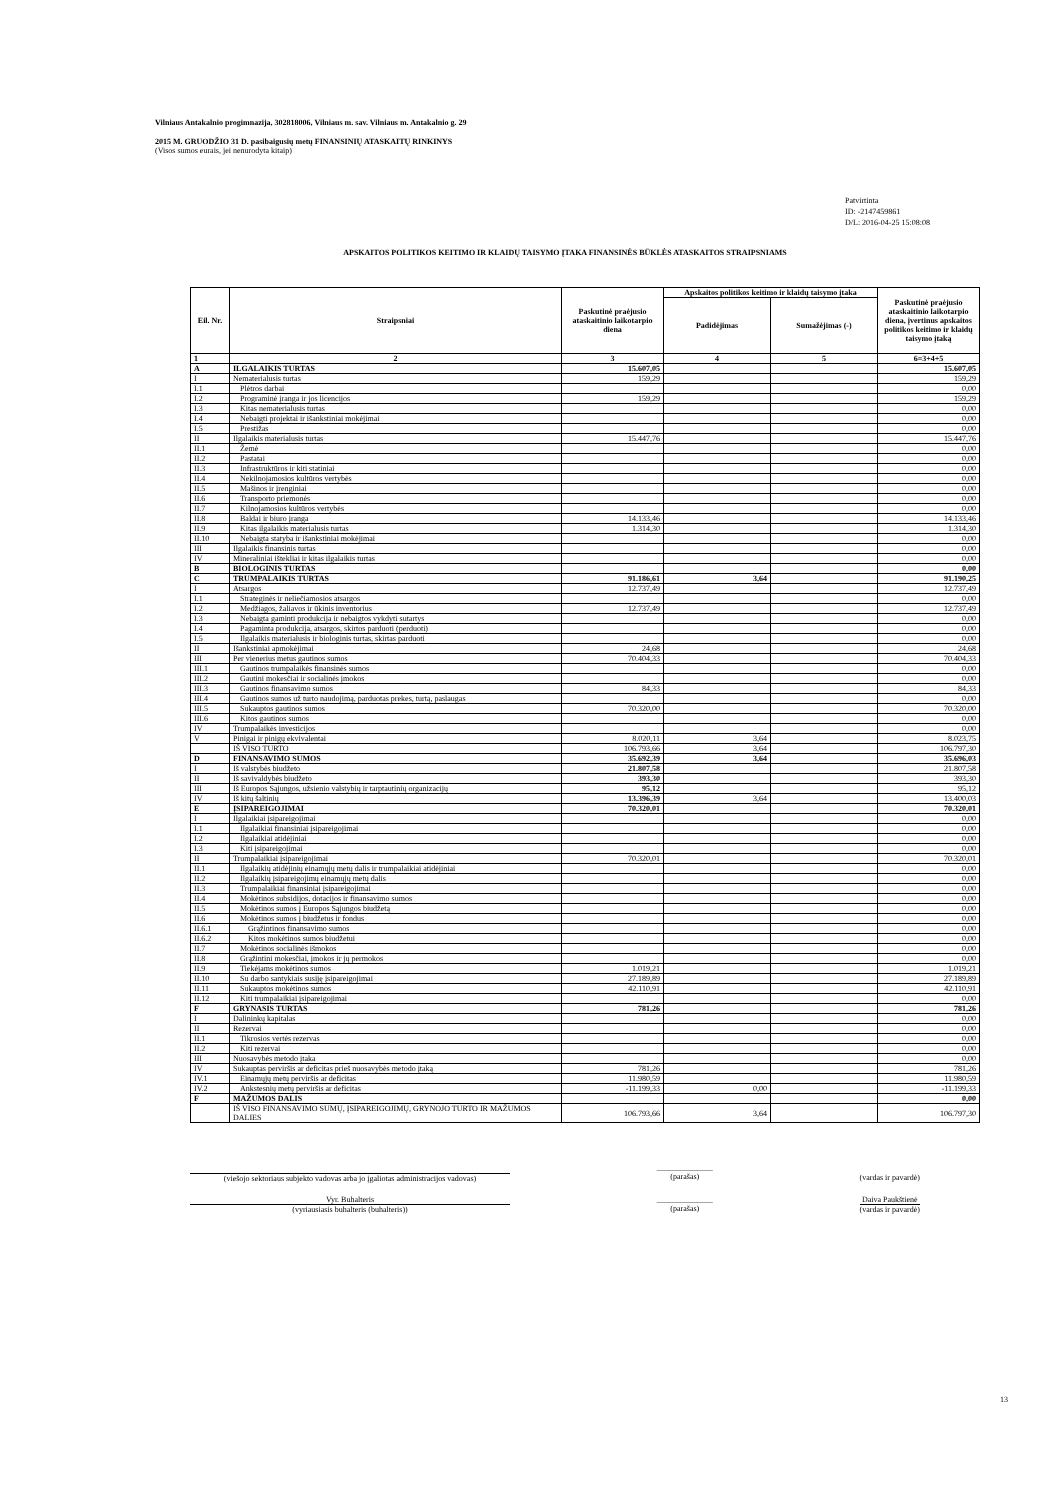Vilniaus Antakalnio progimnazija, 302818006, Vilniaus m. sav. Vilniaus m. Antakalnio g. 29
2015 M. GRUODŽIO 31 D. pasibaigusių metų FINANSINIŲ ATASKAITŲ RINKINYS
(Visos sumos eurais, jei nenurodyta kitaip)
Patvirtinta
ID: -2147459861
D/L: 2016-04-25 15:08:08
APSKAITOS POLITIKOS KEITIMO IR KLAIDŲ TAISYMO ĮTAKA FINANSINĖS BŪKLĖS ATASKAITOS STRAIPSNIAMS
| Eil. Nr. | Straipsniai | Paskutinė praėjusio ataskaitinio laikotarpio diena | Apskaitos politikos keitimo ir klaidų taisymo įtaka | | Paskutinė praėjusio ataskaitinio laikotarpio diena, įvertinus apskaitos politikos keitimo ir klaidų taisymo įtaką |
| --- | --- | --- | --- | --- | --- |
| | | | Padidėjimas | Sumažėjimas (-) | |
| 1 | 2 | 3 | 4 | 5 | 6=3+4+5 |
| A | ILGALAIKIS TURTAS | 15.607,05 | | | 15.607,05 |
| I | Nematerialusis turtas | 159,29 | | | 159,29 |
| I.1 | Plėtros darbai | | | | 0,00 |
| I.2 | Programinė įranga ir jos licencijos | 159,29 | | | 159,29 |
| I.3 | Kitas nematerialusis turtas | | | | 0,00 |
| I.4 | Nebaigti projektai ir išankstiniai mokėjimai | | | | 0,00 |
| I.5 | Prestižas | | | | 0,00 |
| II | Ilgalaikis materialusis turtas | 15.447,76 | | | 15.447,76 |
| II.1 | Žemė | | | | 0,00 |
| II.2 | Pastatai | | | | 0,00 |
| II.3 | Infrastruktūros ir kiti statiniai | | | | 0,00 |
| II.4 | Nekilnojamosios kultūros vertybės | | | | 0,00 |
| II.5 | Mašinos ir įrenginiai | | | | 0,00 |
| II.6 | Transporto priemonės | | | | 0,00 |
| II.7 | Kilnojamosios kultūros vertybės | | | | 0,00 |
| II.8 | Baldai ir biuro įranga | 14.133,46 | | | 14.133,46 |
| II.9 | Kitas ilgalaikis materialusis turtas | 1.314,30 | | | 1.314,30 |
| II.10 | Nebaigta statyba ir išankstiniai mokėjimai | | | | 0,00 |
| III | Ilgalaikis finansinis turtas | | | | 0,00 |
| IV | Mineraliniai ištekliai ir kitas ilgalaikis turtas | | | | 0,00 |
| B | BIOLOGINIS TURTAS | | | | 0,00 |
| C | TRUMPALAIKIS TURTAS | 91.186,61 | 3,64 | | 91.190,25 |
| I | Atsargos | 12.737,49 | | | 12.737,49 |
| I.1 | Strateginės ir neliečiamosios atsargos | | | | 0,00 |
| I.2 | Medžiagos, žaliavos ir ūkinis inventorius | 12.737,49 | | | 12.737,49 |
| I.3 | Nebaigta gaminti produkcija ir nebaigtos vykdyti sutartys | | | | 0,00 |
| I.4 | Pagaminta produkcija, atsargos, skirtos parduoti (perduoti) | | | | 0,00 |
| I.5 | Ilgalaikis materialusis ir biologinis turtas, skirtas parduoti | | | | 0,00 |
| II | Išankstiniai apmokėjimai | 24,68 | | | 24,68 |
| III | Per vienerius metus gautinos sumos | 70.404,33 | | | 70.404,33 |
| III.1 | Gautinos trumpalaikės finansinės sumos | | | | 0,00 |
| III.2 | Gautini mokesčiai ir socialinės įmokos | | | | 0,00 |
| III.3 | Gautinos finansavimo sumos | 84,33 | | | 84,33 |
| III.4 | Gautinos sumos už turto naudojimą, parduotas prekes, turtą, paslaugas | | | | 0,00 |
| III.5 | Sukauptos gautinos sumos | 70.320,00 | | | 70.320,00 |
| III.6 | Kitos gautinos sumos | | | | 0,00 |
| IV | Trumpalaikės investicijos | | | | 0,00 |
| V | Pinigai ir pinigų ekvivalentai | 8.020,11 | 3,64 | | 8.023,75 |
| | IŠ VISO TURTO | 106.793,66 | 3,64 | | 106.797,30 |
| D | FINANSAVIMO SUMOS | 35.692,39 | 3,64 | | 35.696,03 |
| I | Iš valstybės biudžeto | 21.807,58 | | | 21.807,58 |
| II | Iš savivaldybės biudžeto | 393,30 | | | 393,30 |
| III | Iš Europos Sąjungos, užsienio valstybių ir tarptautinių organizacijų | 95,12 | | | 95,12 |
| IV | Iš kitų šaltinių | 13.396,39 | 3,64 | | 13.400,03 |
| E | ĮSIPAREIGOJIMAI | 70.320,01 | | | 70.320,01 |
| I | Ilgalaikiai įsipareigojimai | | | | 0,00 |
| I.1 | Ilgalaikiai finansiniai įsipareigojimai | | | | 0,00 |
| I.2 | Ilgalaikiai atidėjiniai | | | | 0,00 |
| I.3 | Kiti įsipareigojimai | | | | 0,00 |
| II | Trumpalaikiai įsipareigojimai | 70.320,01 | | | 70.320,01 |
| II.1 | Ilgalaikių atidėjinių einamųjų metų dalis ir trumpalaikiai atidėjiniai | | | | 0,00 |
| II.2 | Ilgalaikių įsipareigojimų einamųjų metų dalis | | | | 0,00 |
| II.3 | Trumpalaikiai finansiniai įsipareigojimai | | | | 0,00 |
| II.4 | Mokėtinos subsidijos, dotacijos ir finansavimo sumos | | | | 0,00 |
| II.5 | Mokėtinos sumos į Europos Sąjungos biudžetą | | | | 0,00 |
| II.6 | Mokėtinos sumos į biudžetus ir fondus | | | | 0,00 |
| II.6.1 | Grąžintinos finansavimo sumos | | | | 0,00 |
| II.6.2 | Kitos mokėtinos sumos biudžetui | | | | 0,00 |
| II.7 | Mokėtinos socialinės išmokos | | | | 0,00 |
| II.8 | Grąžintini mokesčiai, įmokos ir jų permokos | | | | 0,00 |
| II.9 | Tiekėjams mokėtinos sumos | 1.019,21 | | | 1.019,21 |
| II.10 | Su darbo santykiais susiję įsipareigojimai | 27.189,89 | | | 27.189,89 |
| II.11 | Sukauptos mokėtinos sumos | 42.110,91 | | | 42.110,91 |
| II.12 | Kiti trumpalaikiai įsipareigojimai | | | | 0,00 |
| F | GRYNASIS TURTAS | 781,26 | | | 781,26 |
| I | Dalininkų kapitalas | | | | 0,00 |
| II | Rezervai | | | | 0,00 |
| II.1 | Tikrosios vertės rezervas | | | | 0,00 |
| II.2 | Kiti rezervai | | | | 0,00 |
| III | Nuosavybės metodo įtaka | | | | 0,00 |
| IV | Sukauptas perviršis ar deficitas prieš nuosavybės metodo įtaką | 781,26 | | | 781,26 |
| IV.1 | Einamųjų metų perviršis ar deficitas | 11.980,59 | | | 11.980,59 |
| IV.2 | Ankstesnių metų perviršis ar deficitas | -11.199,33 | 0,00 | | -11.199,33 |
| F | MAŽUMOS DALIS | | | | 0,00 |
| | IŠ VISO FINANSAVIMO SUMŲ, ĮSIPAREIGOJIMŲ, GRYNOJO TURTO IR MAŽUMOS DALIES | 106.793,66 | 3,64 | | 106.797,30 |
(viešojo sektoriaus subjekto vadovas arba jo įgaliotas administracijos vadovas)
______________
(parašas)
(vardas ir pavardė)
Vyr. Buhalteris
(vyriausiasis buhalteris (buhalteris))
______________
(parašas)
Daiva Paukštienė
(vardas ir pavardė)
13